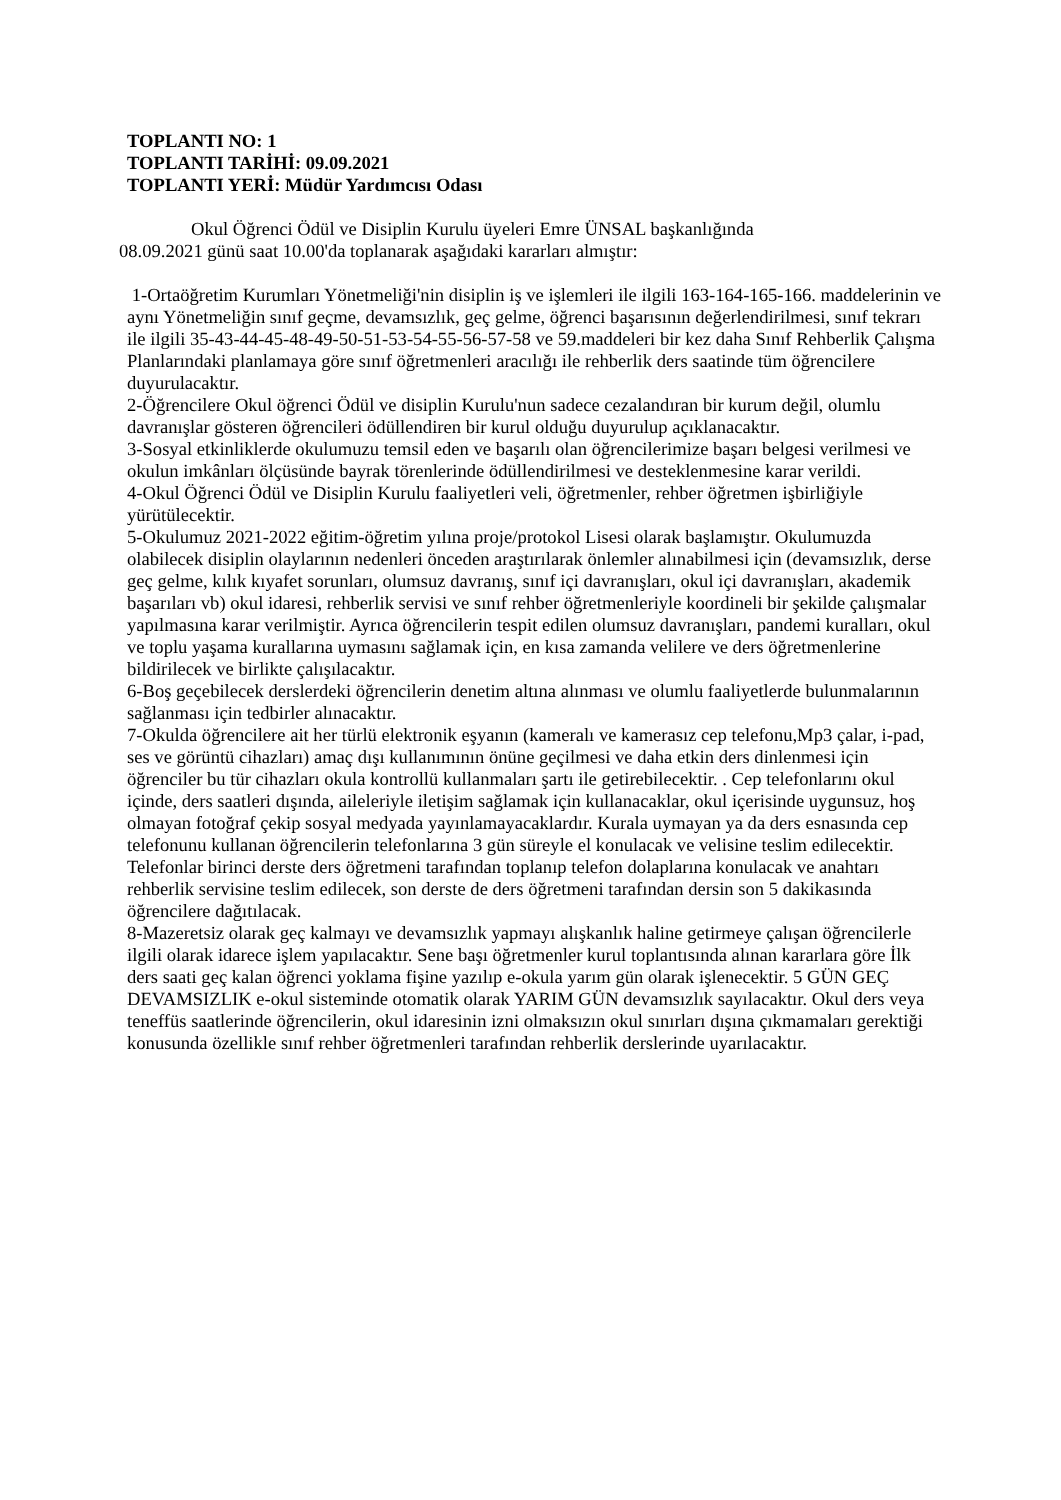TOPLANTI NO: 1
TOPLANTI TARİHİ: 09.09.2021
TOPLANTI YERİ: Müdür Yardımcısı Odası
Okul Öğrenci Ödül ve Disiplin Kurulu üyeleri Emre ÜNSAL başkanlığında
08.09.2021 günü saat 10.00'da toplanarak aşağıdaki kararları almıştır:
1-Ortaöğretim Kurumları Yönetmeliği'nin disiplin iş ve işlemleri ile ilgili 163-164-165-166. maddelerinin ve aynı Yönetmeliğin sınıf geçme, devamsızlık, geç gelme, öğrenci başarısının değerlendirilmesi, sınıf tekrarı ile ilgili 35-43-44-45-48-49-50-51-53-54-55-56-57-58 ve 59.maddeleri bir kez daha Sınıf Rehberlik Çalışma Planlarındaki planlamaya göre sınıf öğretmenleri aracılığı ile rehberlik ders saatinde tüm öğrencilere duyurulacaktır.
2-Öğrencilere Okul öğrenci Ödül ve disiplin Kurulu'nun sadece cezalandıran bir kurum değil, olumlu davranışlar gösteren öğrencileri ödüllendiren bir kurul olduğu duyurulup açıklanacaktır.
3-Sosyal etkinliklerde okulumuzu temsil eden ve başarılı olan öğrencilerimize başarı belgesi verilmesi ve okulun imkânları ölçüsünde bayrak törenlerinde ödüllendirilmesi ve desteklenmesine karar verildi.
4-Okul Öğrenci Ödül ve Disiplin Kurulu faaliyetleri veli, öğretmenler, rehber öğretmen işbirliğiyle yürütülecektir.
5-Okulumuz 2021-2022 eğitim-öğretim yılına proje/protokol Lisesi olarak başlamıştır. Okulumuzda olabilecek disiplin olaylarının nedenleri önceden araştırılarak önlemler alınabilmesi için (devamsızlık, derse geç gelme, kılık kıyafet sorunları, olumsuz davranış, sınıf içi davranışları, okul içi davranışları, akademik başarıları vb) okul idaresi, rehberlik servisi ve sınıf rehber öğretmenleriyle koordineli bir şekilde çalışmalar yapılmasına karar verilmiştir. Ayrıca öğrencilerin tespit edilen olumsuz davranışları, pandemi kuralları, okul ve toplu yaşama kurallarına uymasını sağlamak için, en kısa zamanda velilere ve ders öğretmenlerine bildirilecek ve birlikte çalışılacaktır.
6-Boş geçebilecek derslerdeki öğrencilerin denetim altına alınması ve olumlu faaliyetlerde bulunmalarının sağlanması için tedbirler alınacaktır.
7-Okulda öğrencilere ait her türlü elektronik eşyanın (kameralı ve kamerasız cep telefonu,Mp3 çalar, i-pad, ses ve görüntü cihazları) amaç dışı kullanımının önüne geçilmesi ve daha etkin ders dinlenmesi için öğrenciler bu tür cihazları okula kontrollü kullanmaları şartı ile getirebilecektir. . Cep telefonlarını okul içinde, ders saatleri dışında, aileleriyle iletişim sağlamak için kullanacaklar, okul içerisinde uygunsuz, hoş olmayan fotoğraf çekip sosyal medyada yayınlamayacaklardır. Kurala uymayan ya da ders esnasında cep telefonunu kullanan öğrencilerin telefonlarına 3 gün süreyle el konulacak ve velisine teslim edilecektir. Telefonlar birinci derste ders öğretmeni tarafından toplanıp telefon dolaplarına konulacak ve anahtarı rehberlik servisine teslim edilecek, son derste de ders öğretmeni tarafından dersin son 5 dakikasında öğrencilere dağıtılacak.
8-Mazeretsiz olarak geç kalmayı ve devamsızlık yapmayı alışkanlık haline getirmeye çalışan öğrencilerle ilgili olarak idarece işlem yapılacaktır. Sene başı öğretmenler kurul toplantısında alınan kararlara göre İlk ders saati geç kalan öğrenci yoklama fişine yazılıp e-okula yarım gün olarak işlenecektir. 5 GÜN GEÇ DEVAMSIZLIK e-okul sisteminde otomatik olarak YARIM GÜN devamsızlık sayılacaktır. Okul ders veya teneffüs saatlerinde öğrencilerin, okul idaresinin izni olmaksızın okul sınırları dışına çıkmamaları gerektiği konusunda özellikle sınıf rehber öğretmenleri tarafından rehberlik derslerinde uyarılacaktır.